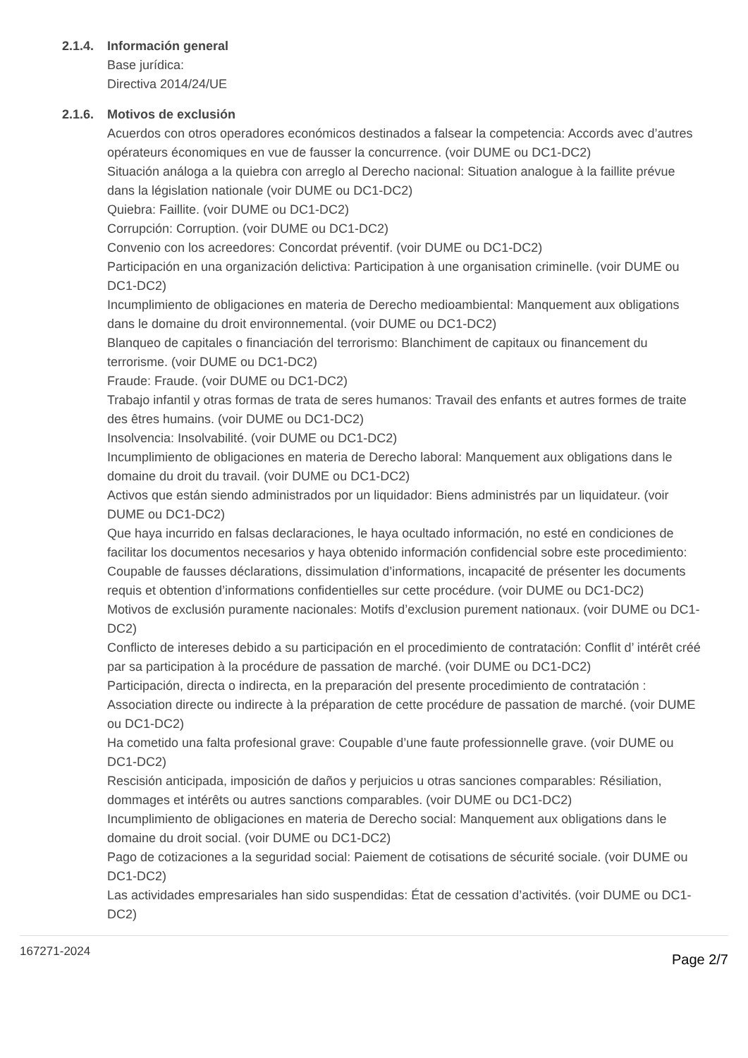2.1.4.
Información general
Base jurídica:
Directiva 2014/24/UE
2.1.6.
Motivos de exclusión
Acuerdos con otros operadores económicos destinados a falsear la competencia: Accords avec d’autres opérateurs économiques en vue de fausser la concurrence. (voir DUME ou DC1-DC2)
Situación análoga a la quiebra con arreglo al Derecho nacional: Situation analogue à la faillite prévue dans la législation nationale (voir DUME ou DC1-DC2)
Quiebra: Faillite. (voir DUME ou DC1-DC2)
Corrupción: Corruption. (voir DUME ou DC1-DC2)
Convenio con los acreedores: Concordat préventif. (voir DUME ou DC1-DC2)
Participación en una organización delictiva: Participation à une organisation criminelle. (voir DUME ou DC1-DC2)
Incumplimiento de obligaciones en materia de Derecho medioambiental: Manquement aux obligations dans le domaine du droit environnemental. (voir DUME ou DC1-DC2)
Blanqueo de capitales o financiación del terrorismo: Blanchiment de capitaux ou financement du terrorisme. (voir DUME ou DC1-DC2)
Fraude: Fraude. (voir DUME ou DC1-DC2)
Trabajo infantil y otras formas de trata de seres humanos: Travail des enfants et autres formes de traite des êtres humains. (voir DUME ou DC1-DC2)
Insolvencia: Insolvabilité. (voir DUME ou DC1-DC2)
Incumplimiento de obligaciones en materia de Derecho laboral: Manquement aux obligations dans le domaine du droit du travail. (voir DUME ou DC1-DC2)
Activos que están siendo administrados por un liquidador: Biens administrés par un liquidateur. (voir DUME ou DC1-DC2)
Que haya incurrido en falsas declaraciones, le haya ocultado información, no esté en condiciones de facilitar los documentos necesarios y haya obtenido información confidencial sobre este procedimiento: Coupable de fausses déclarations, dissimulation d’informations, incapacité de présenter les documents requis et obtention d’informations confidentielles sur cette procédure. (voir DUME ou DC1-DC2)
Motivos de exclusión puramente nacionales: Motifs d’exclusion purement nationaux. (voir DUME ou DC1-DC2)
Conflicto de intereses debido a su participación en el procedimiento de contratación: Conflit d’ intérêt créé par sa participation à la procédure de passation de marché. (voir DUME ou DC1-DC2)
Participación, directa o indirecta, en la preparación del presente procedimiento de contratación : Association directe ou indirecte à la préparation de cette procédure de passation de marché. (voir DUME ou DC1-DC2)
Ha cometido una falta profesional grave: Coupable d’une faute professionnelle grave. (voir DUME ou DC1-DC2)
Rescisión anticipada, imposición de daños y perjuicios u otras sanciones comparables: Résiliation, dommages et intérêts ou autres sanctions comparables. (voir DUME ou DC1-DC2)
Incumplimiento de obligaciones en materia de Derecho social: Manquement aux obligations dans le domaine du droit social. (voir DUME ou DC1-DC2)
Pago de cotizaciones a la seguridad social: Paiement de cotisations de sécurité sociale. (voir DUME ou DC1-DC2)
Las actividades empresariales han sido suspendidas: État de cessation d’activités. (voir DUME ou DC1-DC2)
167271-2024 Page 2/7